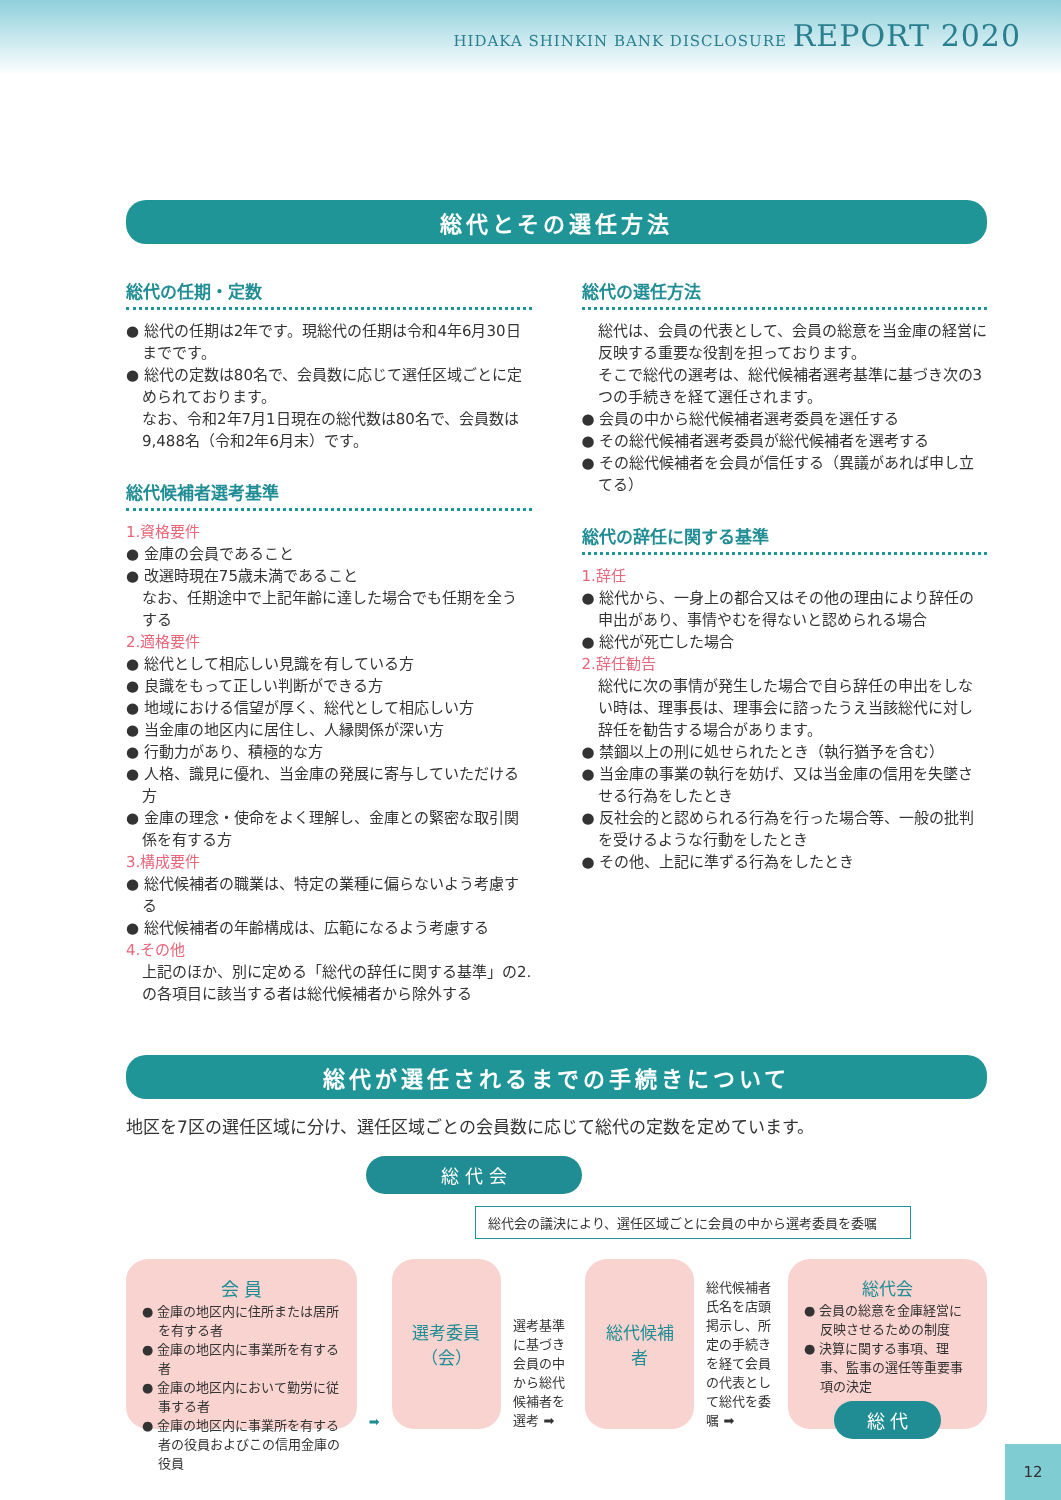HIDAKA SHINKIN BANK DISCLOSURE REPORT 2020
総代とその選任方法
総代の任期・定数
● 総代の任期は2年です。現総代の任期は令和4年6月30日までです。
● 総代の定数は80名で、会員数に応じて選任区域ごとに定められております。
なお、令和2年7月1日現在の総代数は80名で、会員数は9,488名（令和2年6月末）です。
総代候補者選考基準
1.資格要件
● 金庫の会員であること
● 改選時現在75歳未満であること
なお、任期途中で上記年齢に達した場合でも任期を全うする
2.適格要件
● 総代として相応しい見識を有している方
● 良識をもって正しい判断ができる方
● 地域における信望が厚く、総代として相応しい方
● 当金庫の地区内に居住し、人縁関係が深い方
● 行動力があり、積極的な方
● 人格、識見に優れ、当金庫の発展に寄与していただける方
● 金庫の理念・使命をよく理解し、金庫との緊密な取引関係を有する方
3.構成要件
● 総代候補者の職業は、特定の業種に偏らないよう考慮する
● 総代候補者の年齢構成は、広範になるよう考慮する
4.その他
上記のほか、別に定める「総代の辞任に関する基準」の2.の各項目に該当する者は総代候補者から除外する
総代の選任方法
総代は、会員の代表として、会員の総意を当金庫の経営に反映する重要な役割を担っております。
そこで総代の選考は、総代候補者選考基準に基づき次の3つの手続きを経て選任されます。
● 会員の中から総代候補者選考委員を選任する
● その総代候補者選考委員が総代候補者を選考する
● その総代候補者を会員が信任する（異議があれば申し立てる）
総代の辞任に関する基準
1.辞任
● 総代から、一身上の都合又はその他の理由により辞任の申出があり、事情やむを得ないと認められる場合
● 総代が死亡した場合
2.辞任勧告
総代に次の事情が発生した場合で自ら辞任の申出をしない時は、理事長は、理事会に諮ったうえ当該総代に対し辞任を勧告する場合があります。
● 禁錮以上の刑に処せられたとき（執行猶予を含む）
● 当金庫の事業の執行を妨げ、又は当金庫の信用を失墜させる行為をしたとき
● 反社会的と認められる行為を行った場合等、一般の批判を受けるような行動をしたとき
● その他、上記に準ずる行為をしたとき
総代が選任されるまでの手続きについて
地区を7区の選任区域に分け、選任区域ごとの会員数に応じて総代の定数を定めています。
総 代 会
総代会の議決により、選任区域ごとに会員の中から選考委員を委嘱
会 員
● 金庫の地区内に住所または居所を有する者
● 金庫の地区内に事業所を有する者
● 金庫の地区内において勤労に従事する者
● 金庫の地区内に事業所を有する者の役員およびこの信用金庫の役員
➡
選考委員（会）
選考基準に基づき会員の中から総代候補者を選考 ➡
総代候補者
総代候補者氏名を店頭掲示し、所定の手続きを経て会員の代表として総代を委嘱 ➡
総代会
● 会員の総意を金庫経営に反映させるための制度
● 決算に関する事項、理事、監事の選任等重要事項の決定
総 代
12